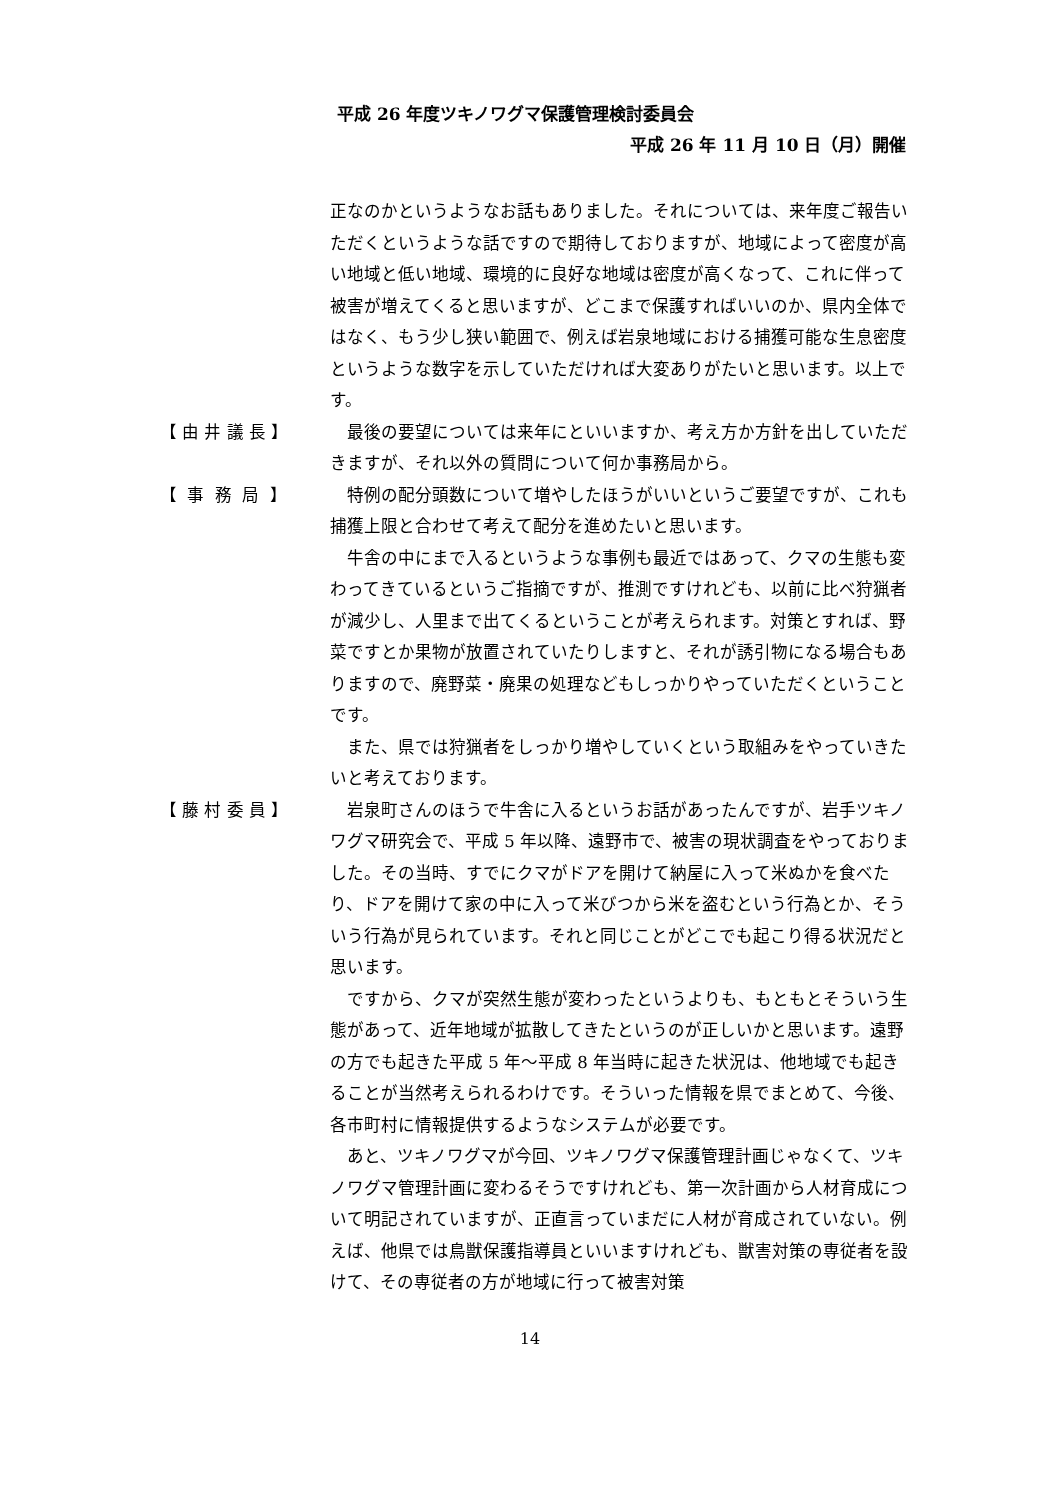平成 26 年度ツキノワグマ保護管理検討委員会
平成 26 年 11 月 10 日（月）開催
正なのかというようなお話もありました。それについては、来年度ご報告いただくというような話ですので期待しておりますが、地域によって密度が高い地域と低い地域、環境的に良好な地域は密度が高くなって、これに伴って被害が増えてくると思いますが、どこまで保護すればいいのか、県内全体ではなく、もう少し狭い範囲で、例えば岩泉地域における捕獲可能な生息密度というような数字を示していただければ大変ありがたいと思います。以上です。
【 由 井 議 長 】
最後の要望については来年にといいますか、考え方か方針を出していただきますが、それ以外の質問について何か事務局から。
【 事 務 局 】
特例の配分頭数について増やしたほうがいいというご要望ですが、これも捕獲上限と合わせて考えて配分を進めたいと思います。
牛舎の中にまで入るというような事例も最近ではあって、クマの生態も変わってきているというご指摘ですが、推測ですけれども、以前に比べ狩猟者が減少し、人里まで出てくるということが考えられます。対策とすれば、野菜ですとか果物が放置されていたりしますと、それが誘引物になる場合もありますので、廃野菜・廃果の処理などもしっかりやっていただくということです。
また、県では狩猟者をしっかり増やしていくという取組みをやっていきたいと考えております。
【 藤 村 委 員 】
岩泉町さんのほうで牛舎に入るというお話があったんですが、岩手ツキノワグマ研究会で、平成 5 年以降、遠野市で、被害の現状調査をやっておりました。その当時、すでにクマがドアを開けて納屋に入って米ぬかを食べたり、ドアを開けて家の中に入って米びつから米を盗むという行為とか、そういう行為が見られています。それと同じことがどこでも起こり得る状況だと思います。
ですから、クマが突然生態が変わったというよりも、もともとそういう生態があって、近年地域が拡散してきたというのが正しいかと思います。遠野の方でも起きた平成 5 年～平成 8 年当時に起きた状況は、他地域でも起きることが当然考えられるわけです。そういった情報を県でまとめて、今後、各市町村に情報提供するようなシステムが必要です。
あと、ツキノワグマが今回、ツキノワグマ保護管理計画じゃなくて、ツキノワグマ管理計画に変わるそうですけれども、第一次計画から人材育成について明記されていますが、正直言っていまだに人材が育成されていない。例えば、他県では鳥獣保護指導員といいますけれども、獣害対策の専従者を設けて、その専従者の方が地域に行って被害対策
14